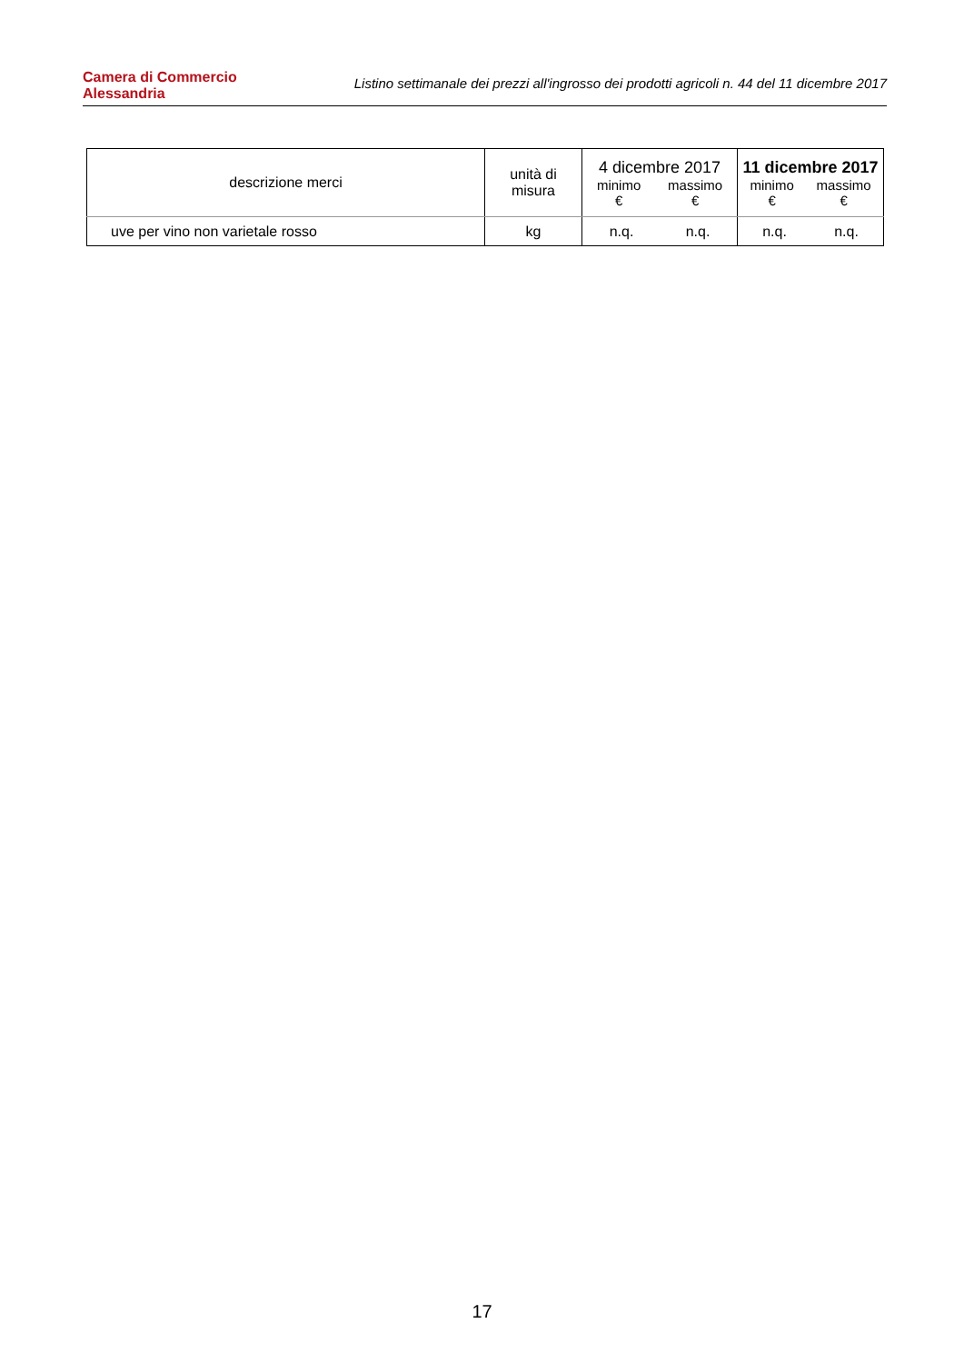Camera di Commercio
Alessandria
Listino settimanale dei prezzi all'ingrosso dei prodotti agricoli n. 44 del 11 dicembre 2017
| descrizione merci | unità di misura | 4 dicembre 2017 minimo € massimo € | 11 dicembre 2017 minimo € massimo € |
| --- | --- | --- | --- |
| uve per vino non varietale rosso | kg | n.q. n.q. | n.q. n.q. |
17